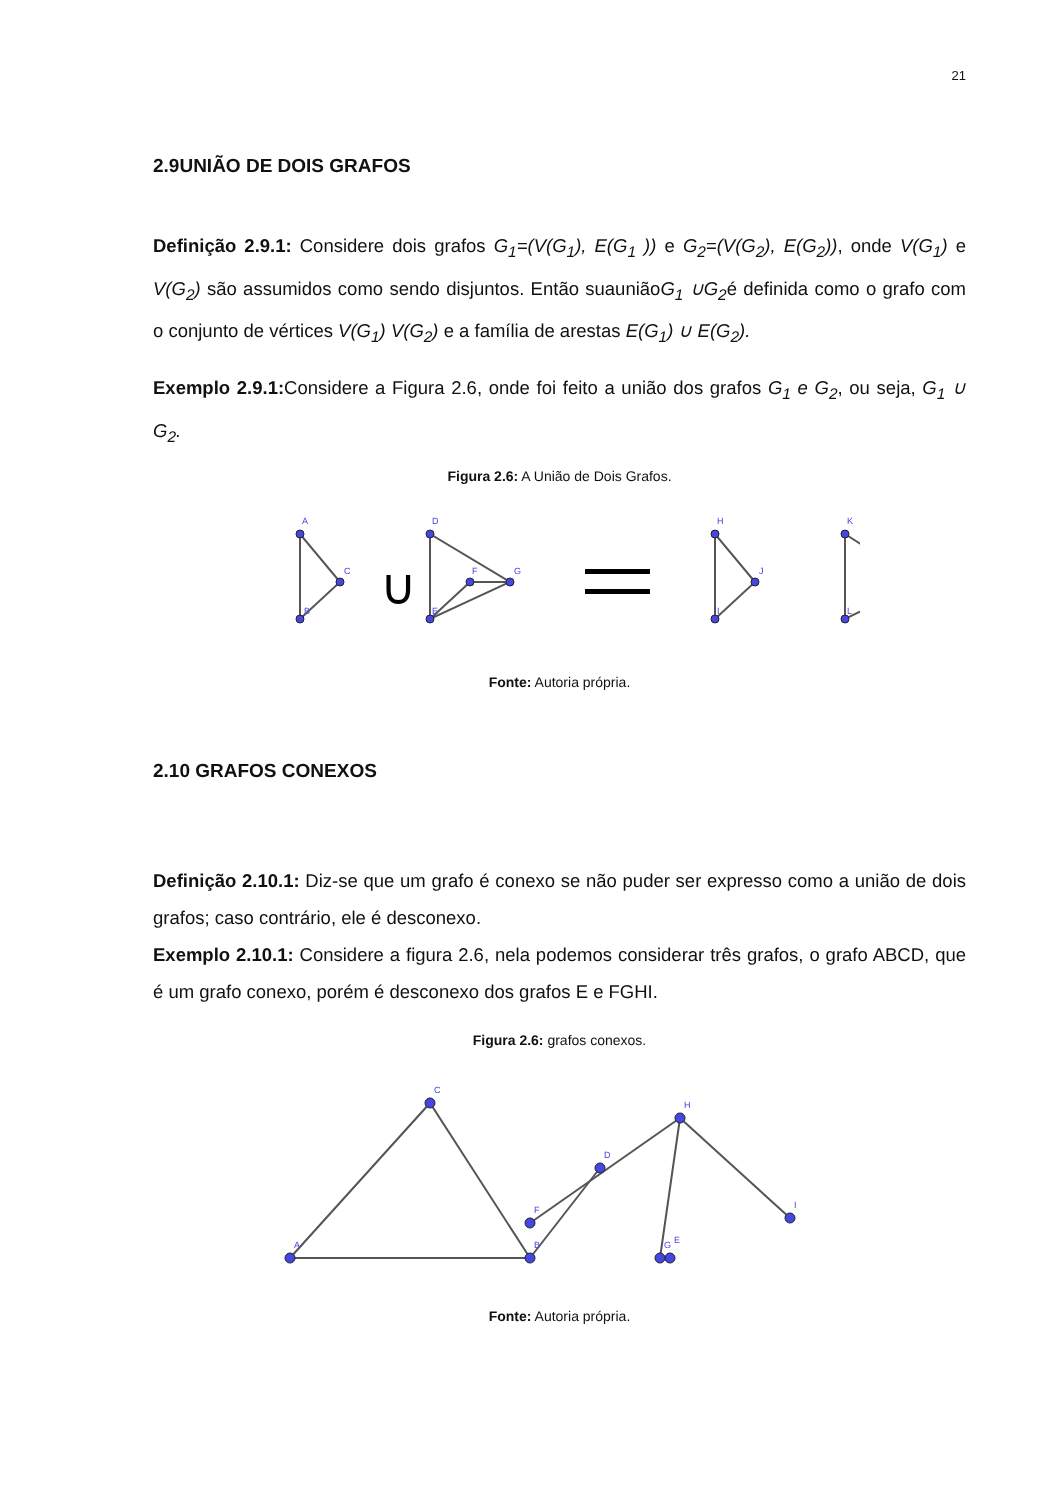21
2.9UNIÃO DE DOIS GRAFOS
Definição 2.9.1: Considere dois grafos G<sub>1</sub>=(V(G<sub>1</sub>), E(G<sub>1</sub> )) e G<sub>2</sub>=(V(G<sub>2</sub>), E(G<sub>2</sub>)), onde V(G<sub>1</sub>) e V(G<sub>2</sub>) são assumidos como sendo disjuntos. Então suauniãoG<sub>1</sub> ∪G<sub>2</sub>é definida como o grafo com o conjunto de vértices V(G<sub>1</sub>) V(G<sub>2</sub>) e a família de arestas E(G<sub>1</sub>) ∪ E(G<sub>2</sub>).
Exemplo 2.9.1: Considere a Figura 2.6, onde foi feito a união dos grafos G<sub>1</sub> e G<sub>2</sub>, ou seja, G<sub>1</sub> ∪ G<sub>2</sub>.
Figura 2.6: A União de Dois Grafos.
∪
A
B
C
D
E
F
G
H
I
J
K
L
Fonte: Autoria própria.
2.10 GRAFOS CONEXOS
Definição 2.10.1: Diz-se que um grafo é conexo se não puder ser expresso como a união de dois grafos; caso contrário, ele é desconexo.
Exemplo 2.10.1: Considere a figura 2.6, nela podemos considerar três grafos, o grafo ABCD, que é um grafo conexo, porém é desconexo dos grafos E e FGHI.
Figura 2.6: grafos conexos.
A
B
C
D
E
F
G
H
I
Fonte: Autoria própria.